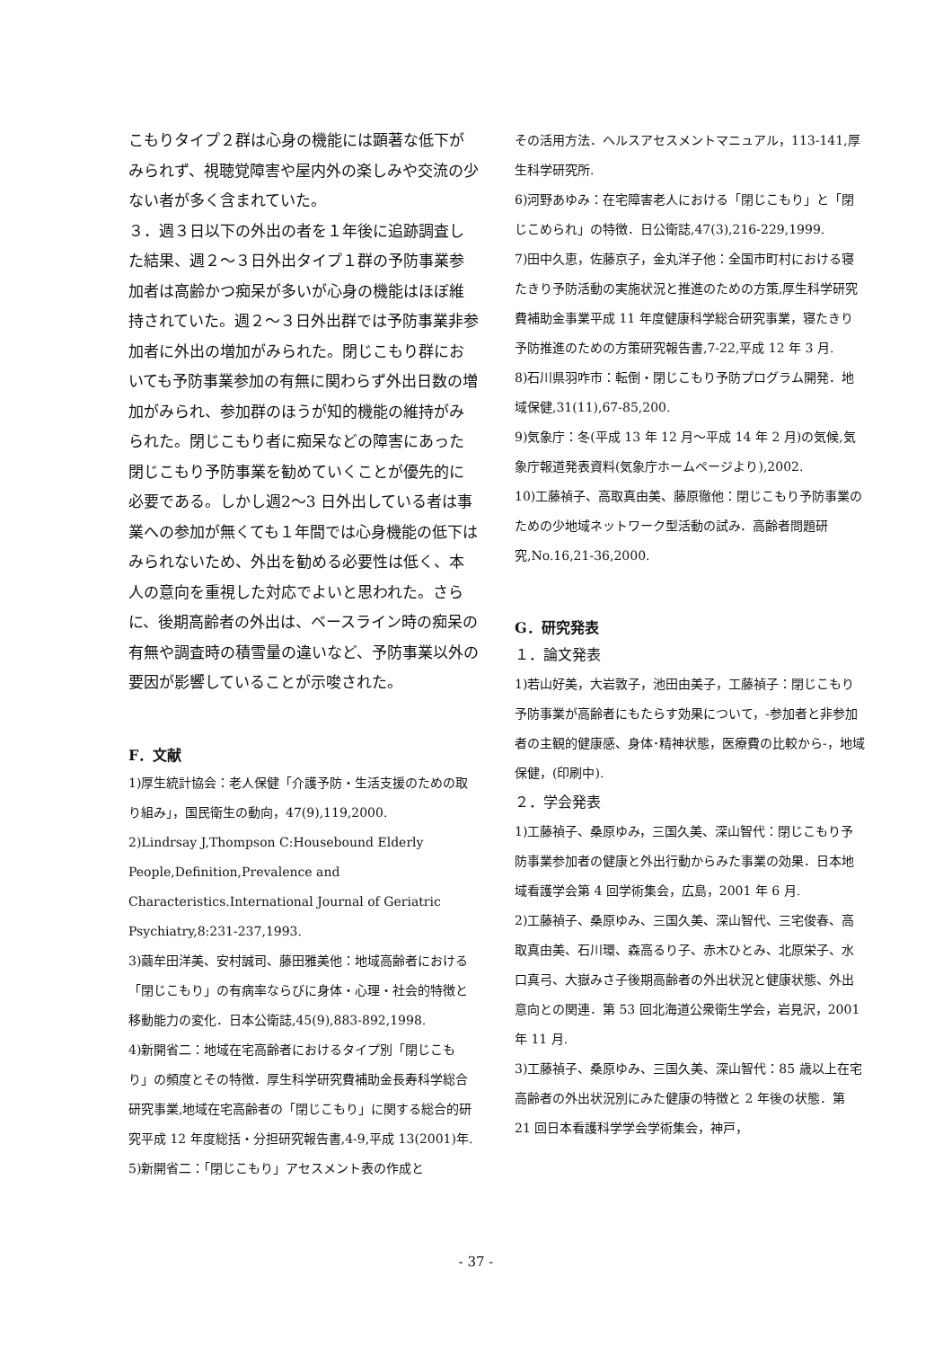こもりタイプ２群は心身の機能には顕著な低下がみられず、視聴覚障害や屋内外の楽しみや交流の少ない者が多く含まれていた。
３．週３日以下の外出の者を１年後に追跡調査した結果、週２～３日外出タイプ１群の予防事業参加者は高齢かつ痴呆が多いが心身の機能はほぼ維持されていた。週２～３日外出群では予防事業非参加者に外出の増加がみられた。閉じこもり群においても予防事業参加の有無に関わらず外出日数の増加がみられ、参加群のほうが知的機能の維持がみられた。閉じこもり者に痴呆などの障害にあった閉じこもり予防事業を勧めていくことが優先的に必要である。しかし週2～3 日外出している者は事業への参加が無くても１年間では心身機能の低下はみられないため、外出を勧める必要性は低く、本人の意向を重視した対応でよいと思われた。さらに、後期高齢者の外出は、ベースライン時の痴呆の有無や調査時の積雪量の違いなど、予防事業以外の要因が影響していることが示唆された。
F．文献
1)厚生統計協会：老人保健「介護予防・生活支援のための取り組み」，国民衛生の動向，47(9),119,2000.
2)Lindrsay J,Thompson C:Housebound Elderly People,Definition,Prevalence and Characteristics.International Journal of Geriatric Psychiatry,8:231-237,1993.
3)繭牟田洋美、安村誠司、藤田雅美他：地域高齢者における「閉じこもり」の有病率ならびに身体・心理・社会的特徴と移動能力の変化．日本公衛誌,45(9),883-892,1998.
4)新開省二：地域在宅高齢者におけるタイプ別「閉じこもり」の頻度とその特徴．厚生科学研究費補助金長寿科学総合研究事業,地域在宅高齢者の「閉じこもり」に関する総合的研究平成 12 年度総括・分担研究報告書,4-9,平成 13(2001)年.
5)新開省二：「閉じこもり」アセスメント表の作成と
その活用方法．ヘルスアセスメントマニュアル，113-141,厚生科学研究所.
6)河野あゆみ：在宅障害老人における「閉じこもり」と「閉じこめられ」の特徴．日公衛誌,47(3),216-229,1999.
7)田中久恵，佐藤京子，金丸洋子他：全国市町村における寝たきり予防活動の実施状況と推進のための方策,厚生科学研究費補助金事業平成 11 年度健康科学総合研究事業，寝たきり予防推進のための方策研究報告書,7-22,平成 12 年 3 月.
8)石川県羽咋市：転倒・閉じこもり予防プログラム開発．地域保健,31(11),67-85,200.
9)気象庁：冬(平成 13 年 12 月～平成 14 年 2 月)の気候,気象庁報道発表資料(気象庁ホームページより),2002.
10)工藤禎子、高取真由美、藤原徹他：閉じこもり予防事業のための少地域ネットワーク型活動の試み．高齢者問題研究,No.16,21-36,2000.
G．研究発表
１．論文発表
1)若山好美，大岩敦子，池田由美子，工藤禎子：閉じこもり予防事業が高齢者にもたらす効果について，-参加者と非参加者の主観的健康感、身体･精神状態，医療費の比較から-，地域保健，(印刷中).
２．学会発表
1)工藤禎子、桑原ゆみ，三国久美、深山智代：閉じこもり予防事業参加者の健康と外出行動からみた事業の効果．日本地域看護学会第 4 回学術集会，広島，2001 年 6 月.
2)工藤禎子、桑原ゆみ、三国久美、深山智代、三宅俊春、高取真由美、石川環、森高るり子、赤木ひとみ、北原栄子、水口真弓、大嶽みさ子後期高齢者の外出状況と健康状態、外出意向との関連．第 53 回北海道公衆衛生学会，岩見沢，2001 年 11 月.
3)工藤禎子、桑原ゆみ、三国久美、深山智代：85 歳以上在宅高齢者の外出状況別にみた健康の特徴と 2 年後の状態．第 21 回日本看護科学学会学術集会，神戸，
- 37 -